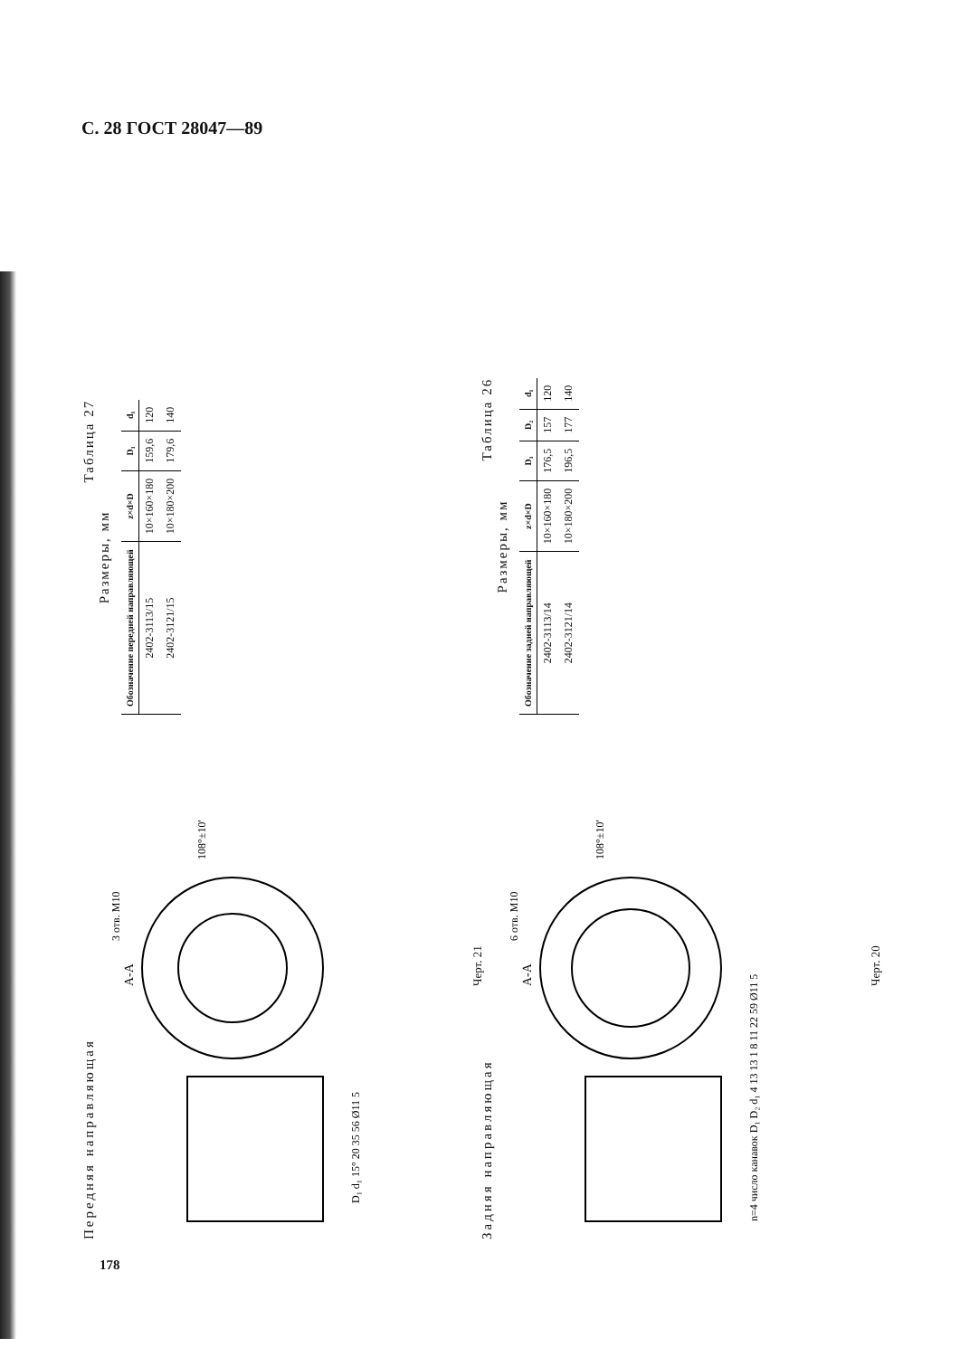С. 28 ГОСТ 28047—89
178
Передняя направляющая
А-А
3 отв. М10
108°±10'
D₁ d₁ 15° 20 35 56 Ø11 5
Черт. 21
Таблица 27
Размеры, мм
| Обозначение передней направляющей | z×d×D | D₁ | d₁ |
| --- | --- | --- | --- |
| 2402-3113/15 | 10×160×180 | 159,6 | 120 |
| 2402-3121/15 | 10×180×200 | 179,6 | 140 |
Задняя направляющая
А-А
6 отв. М10
108°±10'
n=4 число канавок D₁ D₂ d₁ 4 13 13 1 8 11 22 59 Ø11 5
Черт. 20
Таблица 26
Размеры, мм
| Обозначение задней направляющей | z×d×D | D₁ | D₂ | d₁ |
| --- | --- | --- | --- | --- |
| 2402-3113/14 | 10×160×180 | 176,5 | 157 | 120 |
| 2402-3121/14 | 10×180×200 | 196,5 | 177 | 140 |